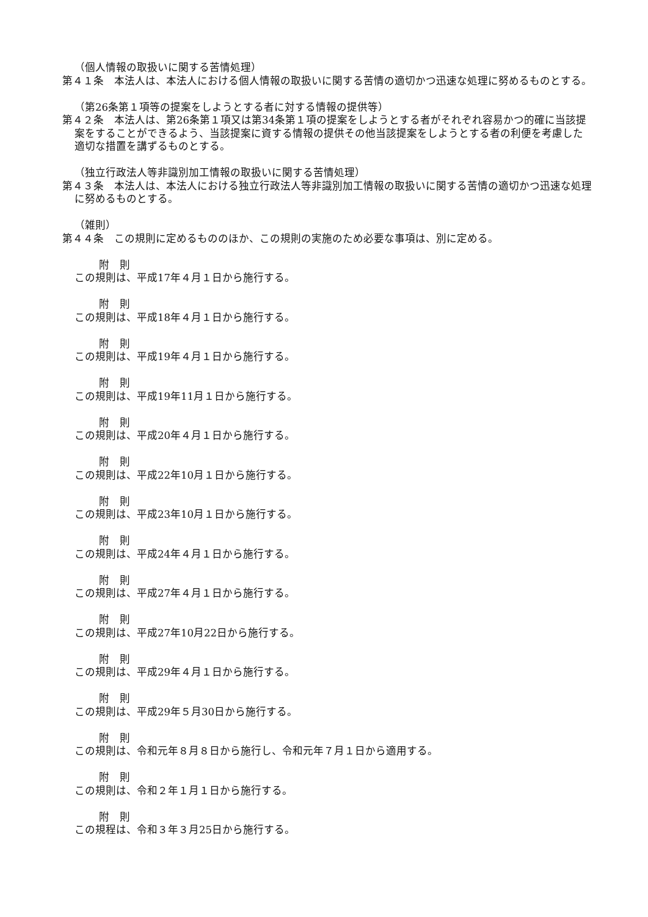（個人情報の取扱いに関する苦情処理）
第４１条　本法人は、本法人における個人情報の取扱いに関する苦情の適切かつ迅速な処理に努めるものとする。
（第26条第１項等の提案をしようとする者に対する情報の提供等）
第４２条　本法人は、第26条第１項又は第34条第１項の提案をしようとする者がそれぞれ容易かつ的確に当該提案をすることができるよう、当該提案に資する情報の提供その他当該提案をしようとする者の利便を考慮した適切な措置を講ずるものとする。
（独立行政法人等非識別加工情報の取扱いに関する苦情処理）
第４３条　本法人は、本法人における独立行政法人等非識別加工情報の取扱いに関する苦情の適切かつ迅速な処理に努めるものとする。
（雑則）
第４４条　この規則に定めるもののほか、この規則の実施のため必要な事項は、別に定める。
附　則
この規則は、平成17年４月１日から施行する。
附　則
この規則は、平成18年４月１日から施行する。
附　則
この規則は、平成19年４月１日から施行する。
附　則
この規則は、平成19年11月１日から施行する。
附　則
この規則は、平成20年４月１日から施行する。
附　則
この規則は、平成22年10月１日から施行する。
附　則
この規則は、平成23年10月１日から施行する。
附　則
この規則は、平成24年４月１日から施行する。
附　則
この規則は、平成27年４月１日から施行する。
附　則
この規則は、平成27年10月22日から施行する。
附　則
この規則は、平成29年４月１日から施行する。
附　則
この規則は、平成29年５月30日から施行する。
附　則
この規則は、令和元年８月８日から施行し、令和元年７月１日から適用する。
附　則
この規則は、令和２年１月１日から施行する。
附　則
この規程は、令和３年３月25日から施行する。